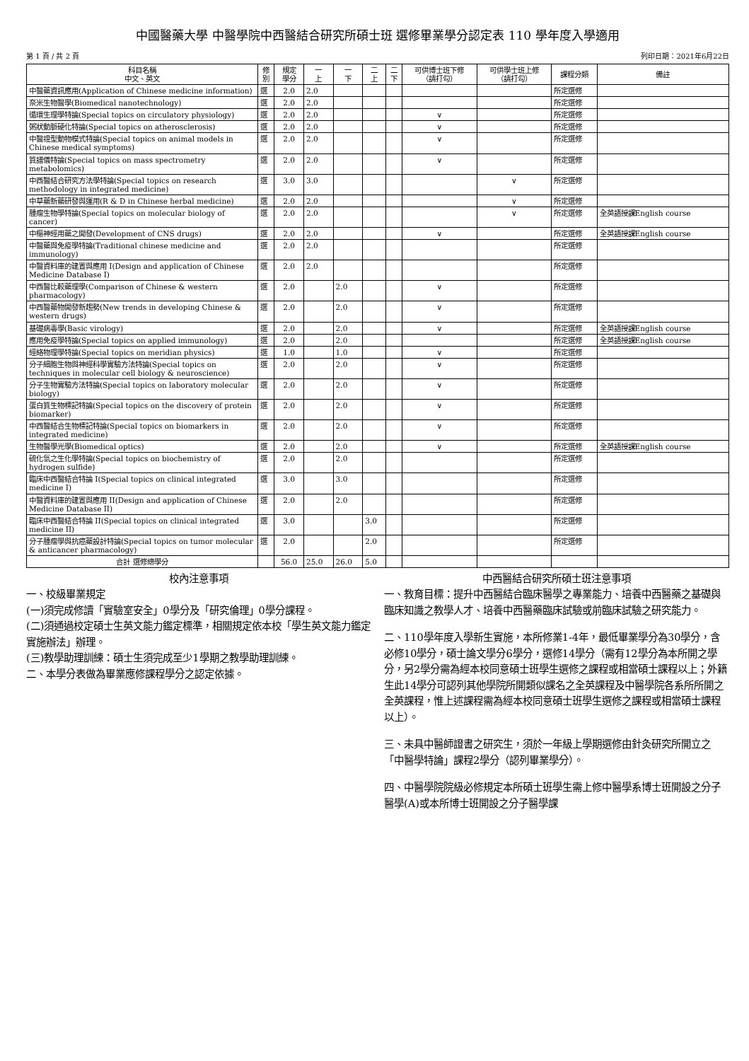中國醫藥大學 中醫學院中西醫結合研究所碩士班 選修畢業學分認定表 110 學年度入學適用
第 1 頁 / 共 2 頁 列印日期：2021年6月22日
| 科目名稱 中文、英文 | 修 別 | 規定 學分 | 一 上 | 一 下 | 二 上 | 二 下 | 可供博士班下修 （請打勾） | 可供學士班上修 （請打勾） | 課程分類 | 備註 |
| --- | --- | --- | --- | --- | --- | --- | --- | --- | --- | --- |
| 中醫藥資訊應用(Application of Chinese medicine information) | 選 | 2.0 | 2.0 | | | | | | 所定選修 | |
| 奈米生物醫學(Biomedical nanotechnology) | 選 | 2.0 | 2.0 | | | | | | 所定選修 | |
| 循環生理學特論(Special topics on circulatory physiology) | 選 | 2.0 | 2.0 | | | | ∨ | | 所定選修 | |
| 粥狀動脈硬化特論(Special topics on atherosclerosis) | 選 | 2.0 | 2.0 | | | | ∨ | | 所定選修 | |
| 中醫證型動物模式特論(Special topics on animal models in Chinese medical symptoms) | 選 | 2.0 | 2.0 | | | | ∨ | | 所定選修 | |
| 質譜儀特論(Special topics on mass spectrometry metabolomics) | 選 | 2.0 | 2.0 | | | | ∨ | | 所定選修 | |
| 中西醫結合研究方法學特論(Special topics on research methodology in integrated medicine) | 選 | 3.0 | 3.0 | | | | | ∨ | 所定選修 | |
| 中草藥新藥研發與運用(R & D in Chinese herbal medicine) | 選 | 2.0 | 2.0 | | | | | ∨ | 所定選修 | |
| 腫瘤生物學特論(Special topics on molecular biology of cancer) | 選 | 2.0 | 2.0 | | | | | ∨ | 所定選修 | 全英語授課English course |
| 中樞神經用藥之開發(Development of CNS drugs) | 選 | 2.0 | 2.0 | | | | ∨ | | 所定選修 | 全英語授課English course |
| 中醫藥與免疫學特論(Traditional chinese medicine and immunology) | 選 | 2.0 | 2.0 | | | | | | 所定選修 | |
| 中醫資料庫的建置與應用 I(Design and application of Chinese Medicine Database I) | 選 | 2.0 | 2.0 | | | | | | 所定選修 | |
| 中西醫比較藥理學(Comparison of Chinese & western pharmacology) | 選 | 2.0 | | 2.0 | | | ∨ | | 所定選修 | |
| 中西醫藥物開發新趨勢(New trends in developing Chinese & western drugs) | 選 | 2.0 | | 2.0 | | | ∨ | | 所定選修 | |
| 基礎病毒學(Basic virology) | 選 | 2.0 | | 2.0 | | | ∨ | | 所定選修 | 全英語授課English course |
| 應用免疫學特論(Special topics on applied immunology) | 選 | 2.0 | | 2.0 | | | | | 所定選修 | 全英語授課English course |
| 經絡物理學特論(Special topics on meridian physics) | 選 | 1.0 | | 1.0 | | | ∨ | | 所定選修 | |
| 分子細胞生物與神經科學實驗方法特論(Special topics on techniques in molecular cell biology & neuroscience) | 選 | 2.0 | | 2.0 | | | ∨ | | 所定選修 | |
| 分子生物實驗方法特論(Special topics on laboratory molecular biology) | 選 | 2.0 | | 2.0 | | | ∨ | | 所定選修 | |
| 蛋白質生物標記特論(Special topics on the discovery of protein biomarker) | 選 | 2.0 | | 2.0 | | | ∨ | | 所定選修 | |
| 中西醫結合生物標記特論(Special topics on biomarkers in integrated medicine) | 選 | 2.0 | | 2.0 | | | ∨ | | 所定選修 | |
| 生物醫學光學(Biomedical optics) | 選 | 2.0 | | 2.0 | | | ∨ | | 所定選修 | 全英語授課English course |
| 硫化氫之生化學特論(Special topics on biochemistry of hydrogen sulfide) | 選 | 2.0 | | 2.0 | | | | | 所定選修 | |
| 臨床中西醫結合特論 I(Special topics on clinical integrated medicine I) | 選 | 3.0 | | 3.0 | | | | | 所定選修 | |
| 中醫資料庫的建置與應用 II(Design and application of Chinese Medicine Database II) | 選 | 2.0 | | 2.0 | | | | | 所定選修 | |
| 臨床中西醫結合特論 II(Special topics on clinical integrated medicine II) | 選 | 3.0 | | | 3.0 | | | | 所定選修 | |
| 分子腫瘤學與抗癌藥設計特論(Special topics on tumor molecular & anticancer pharmacology) | 選 | 2.0 | | | 2.0 | | | | 所定選修 | |
| 合計 選修總學分 | | 56.0 | 25.0 | 26.0 | 5.0 | | | | | |
校內注意事項
一、校級畢業規定
(一)須完成修讀「實驗室安全」0學分及「研究倫理」0學分課程。
(二)須通過校定碩士生英文能力鑑定標準，相關規定依本校「學生英文能力鑑定實施辦法」辦理。
(三)教學助理訓練：碩士生須完成至少1學期之教學助理訓練。
二、本學分表做為畢業應修課程學分之認定依據。
中西醫結合研究所碩士班注意事項
一、教育目標：提升中西醫結合臨床醫學之專業能力、培養中西醫藥之基礎與臨床知識之教學人才、培養中西醫藥臨床試驗或前臨床試驗之研究能力。
二、110學年度入學新生實施，本所修業1-4年，最低畢業學分為30學分，含必修10學分，碩士論文學分6學分，選修14學分（需有12學分為本所開之學分，另2學分需為經本校同意碩士班學生選修之課程或相當碩士課程以上；外籍生此14學分可認列其他學院所開類似課名之全英課程及中醫學院各系所所開之全英課程，惟上述課程需為經本校同意碩士班學生選修之課程或相當碩士課程以上）。
三、未具中醫師證書之研究生，須於一年級上學期選修由針灸研究所開立之「中醫學特論」課程2學分（認列畢業學分）。
四、中醫學院院級必修規定本所碩士班學生需上修中醫學系博士班開設之分子醫學(A)或本所博士班開設之分子醫學課